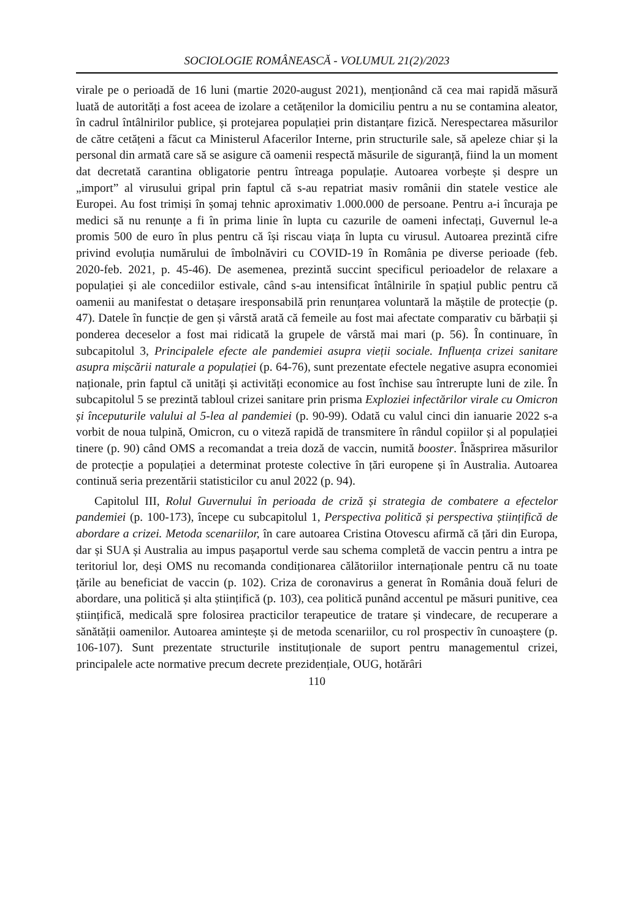SOCIOLOGIE ROMÂNEASCĂ - VOLUMUL 21(2)/2023
virale pe o perioadă de 16 luni (martie 2020-august 2021), menționând că cea mai rapidă măsură luată de autorități a fost aceea de izolare a cetățenilor la domiciliu pentru a nu se contamina aleator, în cadrul întâlnirilor publice, și protejarea populației prin distanțare fizică. Nerespectarea măsurilor de către cetățeni a făcut ca Ministerul Afacerilor Interne, prin structurile sale, să apeleze chiar și la personal din armată care să se asigure că oamenii respectă măsurile de siguranță, fiind la un moment dat decretată carantina obligatorie pentru întreaga populație. Autoarea vorbește și despre un „import” al virusului gripal prin faptul că s-au repatriat masiv românii din statele vestice ale Europei. Au fost trimiși în șomaj tehnic aproximativ 1.000.000 de persoane. Pentru a-i încuraja pe medici să nu renunțe a fi în prima linie în lupta cu cazurile de oameni infectați, Guvernul le-a promis 500 de euro în plus pentru că își riscau viața în lupta cu virusul. Autoarea prezintă cifre privind evoluția numărului de îmbolnăviri cu COVID-19 în România pe diverse perioade (feb. 2020-feb. 2021, p. 45-46). De asemenea, prezintă succint specificul perioadelor de relaxare a populației și ale concediilor estivale, când s-au intensificat întâlnirile în spațiul public pentru că oamenii au manifestat o detașare iresponsabilă prin renunțarea voluntară la măștile de protecție (p. 47). Datele în funcție de gen și vârstă arată că femeile au fost mai afectate comparativ cu bărbații și ponderea deceselor a fost mai ridicată la grupele de vârstă mai mari (p. 56). În continuare, în subcapitolul 3, Principalele efecte ale pandemiei asupra vieții sociale. Influența crizei sanitare asupra mișcării naturale a populației (p. 64-76), sunt prezentate efectele negative asupra economiei naționale, prin faptul că unități și activități economice au fost închise sau întrerupte luni de zile. În subcapitolul 5 se prezintă tabloul crizei sanitare prin prisma Exploziei infectărilor virale cu Omicron și începuturile valului al 5-lea al pandemiei (p. 90-99). Odată cu valul cinci din ianuarie 2022 s-a vorbit de noua tulpină, Omicron, cu o viteză rapidă de transmitere în rândul copiilor și al populației tinere (p. 90) când OMS a recomandat a treia doză de vaccin, numită booster. Înăsprirea măsurilor de protecție a populației a determinat proteste colective în țări europene și în Australia. Autoarea continuă seria prezentării statisticilor cu anul 2022 (p. 94).
Capitolul III, Rolul Guvernului în perioada de criză și strategia de combatere a efectelor pandemiei (p. 100-173), începe cu subcapitolul 1, Perspectiva politică și perspectiva științifică de abordare a crizei. Metoda scenariilor, în care autoarea Cristina Otovescu afirmă că țări din Europa, dar și SUA și Australia au impus pașaportul verde sau schema completă de vaccin pentru a intra pe teritoriul lor, deși OMS nu recomanda condiționarea călătoriilor internaționale pentru că nu toate țările au beneficiat de vaccin (p. 102). Criza de coronavirus a generat în România două feluri de abordare, una politică și alta științifică (p. 103), cea politică punând accentul pe măsuri punitive, cea științifică, medicală spre folosirea practicilor terapeutice de tratare și vindecare, de recuperare a sănătății oamenilor. Autoarea amintește și de metoda scenariilor, cu rol prospectiv în cunoaștere (p. 106-107). Sunt prezentate structurile instituționale de suport pentru managementul crizei, principalele acte normative precum decrete prezidențiale, OUG, hotărâri
110